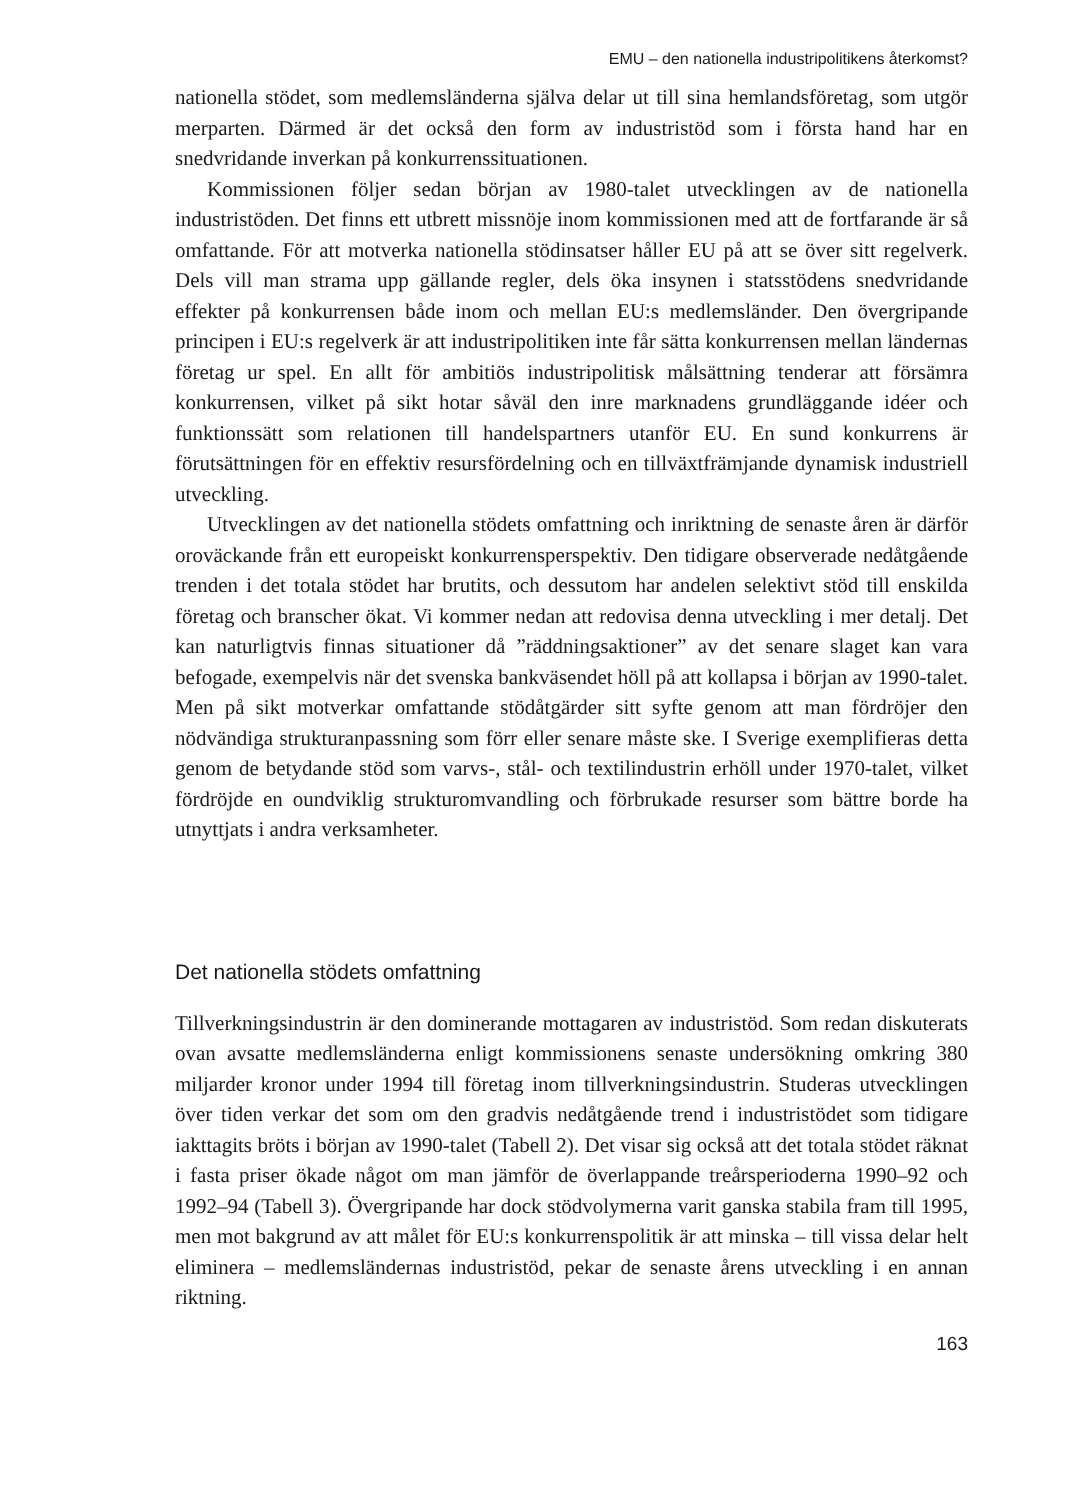EMU – den nationella industripolitikens återkomst?
nationella stödet, som medlemsländerna själva delar ut till sina hemlandsföretag, som utgör merparten. Därmed är det också den form av industristöd som i första hand har en snedvridande inverkan på konkurrenssituationen.
Kommissionen följer sedan början av 1980-talet utvecklingen av de nationella industristöden. Det finns ett utbrett missnöje inom kommissionen med att de fortfarande är så omfattande. För att motverka nationella stödinsatser håller EU på att se över sitt regelverk. Dels vill man strama upp gällande regler, dels öka insynen i statsstödens snedvridande effekter på konkurrensen både inom och mellan EU:s medlemsländer. Den övergripande principen i EU:s regelverk är att industripolitiken inte får sätta konkurrensen mellan ländernas företag ur spel. En allt för ambitiös industripolitisk målsättning tenderar att försämra konkurrensen, vilket på sikt hotar såväl den inre marknadens grundläggande idéer och funktionssätt som relationen till handelspartners utanför EU. En sund konkurrens är förutsättningen för en effektiv resursfördelning och en tillväxtfrämjande dynamisk industriell utveckling.
Utvecklingen av det nationella stödets omfattning och inriktning de senaste åren är därför oroväckande från ett europeiskt konkurrensperspektiv. Den tidigare observerade nedåtgående trenden i det totala stödet har brutits, och dessutom har andelen selektivt stöd till enskilda företag och branscher ökat. Vi kommer nedan att redovisa denna utveckling i mer detalj. Det kan naturligtvis finnas situationer då ”räddningsaktioner” av det senare slaget kan vara befogade, exempelvis när det svenska bankväsendet höll på att kollapsa i början av 1990-talet. Men på sikt motverkar omfattande stödåtgärder sitt syfte genom att man fördröjer den nödvändiga strukturanpassning som förr eller senare måste ske. I Sverige exemplifieras detta genom de betydande stöd som varvs-, stål- och textilindustrin erhöll under 1970-talet, vilket fördröjde en oundviklig strukturomvandling och förbrukade resurser som bättre borde ha utnyttjats i andra verksamheter.
Det nationella stödets omfattning
Tillverkningsindustrin är den dominerande mottagaren av industristöd. Som redan diskuterats ovan avsatte medlemsländerna enligt kommissionens senaste undersökning omkring 380 miljarder kronor under 1994 till företag inom tillverkningsindustrin. Studeras utvecklingen över tiden verkar det som om den gradvis nedåtgående trend i industristödet som tidigare iakttagits bröts i början av 1990-talet (Tabell 2). Det visar sig också att det totala stödet räknat i fasta priser ökade något om man jämför de överlappande treårsperioderna 1990–92 och 1992–94 (Tabell 3). Övergripande har dock stödvolymerna varit ganska stabila fram till 1995, men mot bakgrund av att målet för EU:s konkurrenspolitik är att minska – till vissa delar helt eliminera – medlemsländernas industristöd, pekar de senaste årens utveckling i en annan riktning.
163